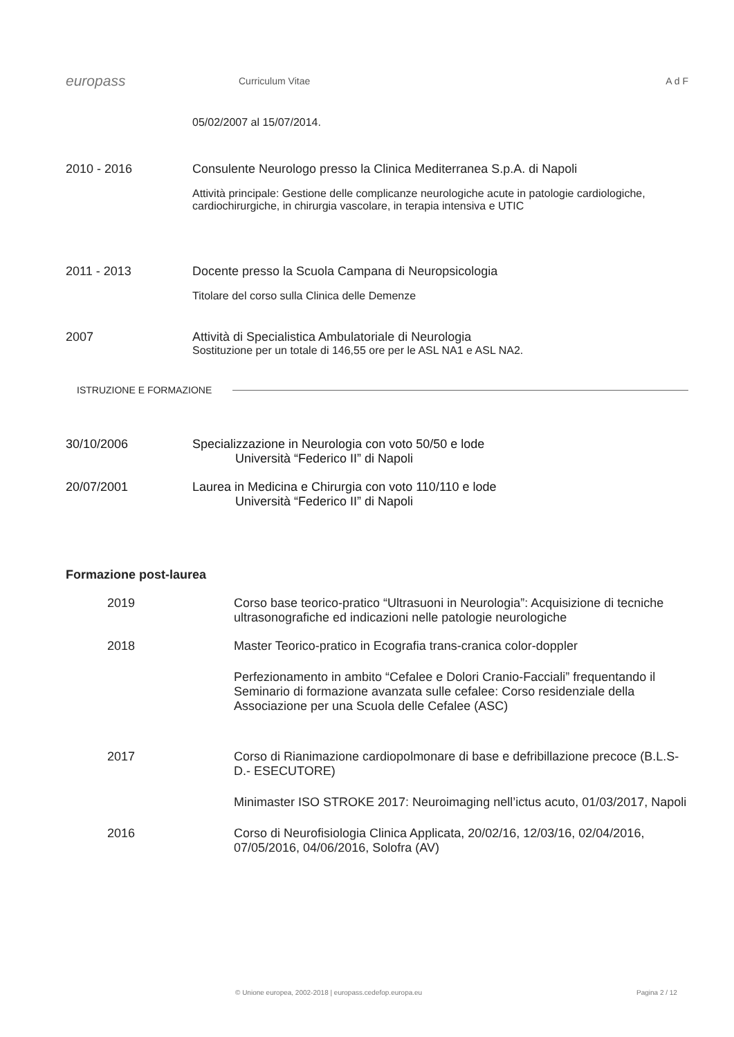europass
Curriculum Vitae A d F
05/02/2007 al 15/07/2014.
2010 - 2016 Consulente Neurologo presso la Clinica Mediterranea S.p.A. di Napoli
Attività principale: Gestione delle complicanze neurologiche acute in patologie cardiologiche, cardiochirurgiche, in chirurgia vascolare, in terapia intensiva e UTIC
2011 - 2013 Docente presso la Scuola Campana di Neuropsicologia
Titolare del corso sulla Clinica delle Demenze
2007 Attività di Specialistica Ambulatoriale di Neurologia
Sostituzione per un totale di 146,55 ore per le ASL NA1 e ASL NA2.
ISTRUZIONE E FORMAZIONE
30/10/2006 Specializzazione in Neurologia con voto 50/50 e lode
Università “Federico II” di Napoli
20/07/2001 Laurea in Medicina e Chirurgia con voto 110/110 e lode
Università “Federico II” di Napoli
Formazione post-laurea
2019 Corso base teorico-pratico “Ultrasuoni in Neurologia”: Acquisizione di tecniche ultrasonografiche ed indicazioni nelle patologie neurologiche
2018 Master Teorico-pratico in Ecografia trans-cranica color-doppler
Perfezionamento in ambito “Cefalee e Dolori Cranio-Facciali” frequentando il Seminario di formazione avanzata sulle cefalee: Corso residenziale della Associazione per una Scuola delle Cefalee (ASC)
2017 Corso di Rianimazione cardiopolmonare di base e defribillazione precoce (B.L.S-D.- ESECUTORE)
Minimaster ISO STROKE 2017: Neuroimaging nell’ictus acuto, 01/03/2017, Napoli
2016 Corso di Neurofisiologia Clinica Applicata, 20/02/16, 12/03/16, 02/04/2016, 07/05/2016, 04/06/2016, Solofra (AV)
© Unione europea, 2002-2018 | europass.cedefop.europa.eu
Pagina 2 / 12